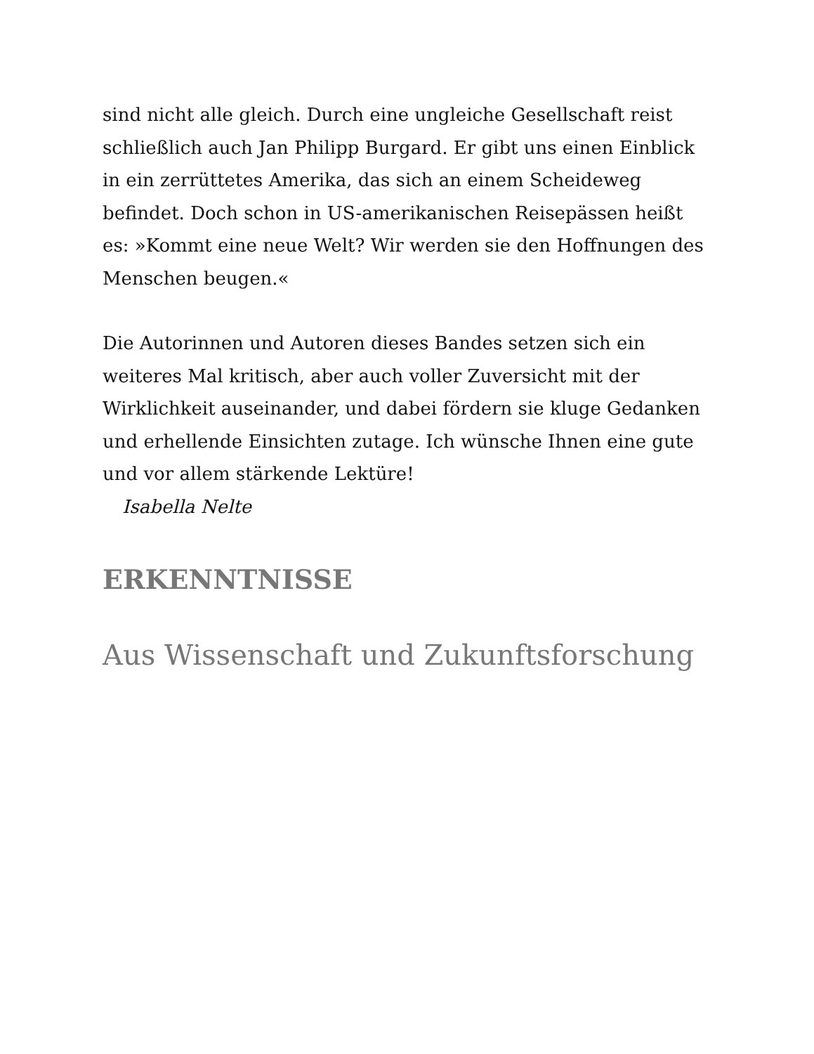sind nicht alle gleich. Durch eine ungleiche Gesellschaft reist schließlich auch Jan Philipp Burgard. Er gibt uns einen Einblick in ein zerrüttetes Amerika, das sich an einem Scheideweg befindet. Doch schon in US-amerikanischen Reisepässen heißt es: »Kommt eine neue Welt? Wir werden sie den Hoffnungen des Menschen beugen.«
Die Autorinnen und Autoren dieses Bandes setzen sich ein weiteres Mal kritisch, aber auch voller Zuversicht mit der Wirklichkeit auseinander, und dabei fördern sie kluge Gedanken und erhellende Einsichten zutage. Ich wünsche Ihnen eine gute und vor allem stärkende Lektüre!
Isabella Nelte
ERKENNTNISSE
Aus Wissenschaft und Zukunftsforschung